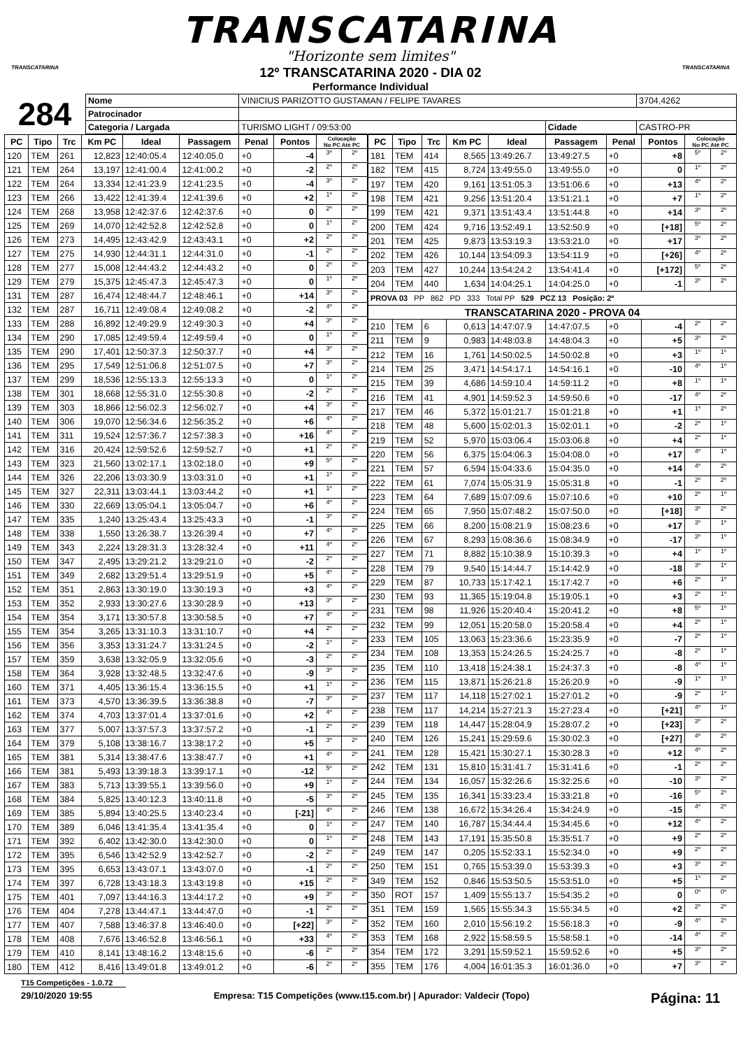TRANSCATARINA
"Horizonte sem limites"
TRANSCATARINA TRANSCATARINA
12º TRANSCATARINA 2020 - DIA 02
Performance Individual
| 284 | Nome | VINICIUS PARIZOTTO GUSTAMAN / FELIPE TAVARES | | | | 3704,4262 |
| | Patrocinador | | | | | |
| | Categoria / Largada | | TURISMO LIGHT / 09:53:00 | Cidade | CASTRO-PR | |
| PC | Tipo | Trc | Km PC | Ideal | Passagem | Penal | Pontos | Colocação No PC Até PC | |
| --- | --- | --- | --- | --- | --- | --- | --- | --- | --- |
| 120 | TEM | 261 | 12,823 | 12:40:05.4 | 12:40:05.0 | +0 | -4 | 3º | 2º |
| 121 | TEM | 264 | 13,197 | 12:41:00.4 | 12:41:00.2 | +0 | -2 | 2º | 2º |
| 122 | TEM | 264 | 13,334 | 12:41:23.9 | 12:41:23.5 | +0 | -4 | 3º | 2º |
| 123 | TEM | 266 | 13,422 | 12:41:39.4 | 12:41:39.6 | +0 | +2 | 1º | 2º |
| 124 | TEM | 268 | 13,958 | 12:42:37.6 | 12:42:37.6 | +0 | 0 | 2º | 2º |
| 125 | TEM | 269 | 14,070 | 12:42:52.8 | 12:42:52.8 | +0 | 0 | 1º | 2º |
| 126 | TEM | 273 | 14,495 | 12:43:42.9 | 12:43:43.1 | +0 | +2 | 2º | 2º |
| 127 | TEM | 275 | 14,930 | 12:44:31.1 | 12:44:31.0 | +0 | -1 | 2º | 2º |
| 128 | TEM | 277 | 15,008 | 12:44:43.2 | 12:44:43.2 | +0 | 0 | 2º | 2º |
| 129 | TEM | 279 | 15,375 | 12:45:47.3 | 12:45:47.3 | +0 | 0 | 1º | 2º |
| 131 | TEM | 287 | 16,474 | 12:48:44.7 | 12:48:46.1 | +0 | +14 | 3º | 2º |
| 132 | TEM | 287 | 16,711 | 12:49:08.4 | 12:49:08.2 | +0 | -2 | 4º | 2º |
| 133 | TEM | 288 | 16,892 | 12:49:29.9 | 12:49:30.3 | +0 | +4 | 3º | 2º |
| 134 | TEM | 290 | 17,085 | 12:49:59.4 | 12:49:59.4 | +0 | 0 | 1º | 2º |
| 135 | TEM | 290 | 17,401 | 12:50:37.3 | 12:50:37.7 | +0 | +4 | 3º | 2º |
| 136 | TEM | 295 | 17,549 | 12:51:06.8 | 12:51:07.5 | +0 | +7 | 3º | 2º |
| 137 | TEM | 299 | 18,536 | 12:55:13.3 | 12:55:13.3 | +0 | 0 | 1º | 2º |
| 138 | TEM | 301 | 18,668 | 12:55:31.0 | 12:55:30.8 | +0 | -2 | 2º | 2º |
| 139 | TEM | 303 | 18,866 | 12:56:02.3 | 12:56:02.7 | +0 | +4 | 3º | 2º |
| 140 | TEM | 306 | 19,070 | 12:56:34.6 | 12:56:35.2 | +0 | +6 | 4º | 2º |
| 141 | TEM | 311 | 19,524 | 12:57:36.7 | 12:57:38.3 | +0 | +16 | 4º | 2º |
| 142 | TEM | 316 | 20,424 | 12:59:52.6 | 12:59:52.7 | +0 | +1 | 2º | 2º |
| 143 | TEM | 323 | 21,560 | 13:02:17.1 | 13:02:18.0 | +0 | +9 | 5º | 2º |
| 144 | TEM | 326 | 22,206 | 13:03:30.9 | 13:03:31.0 | +0 | +1 | 1º | 2º |
| 145 | TEM | 327 | 22,311 | 13:03:44.1 | 13:03:44.2 | +0 | +1 | 1º | 2º |
| 146 | TEM | 330 | 22,669 | 13:05:04.1 | 13:05:04.7 | +0 | +6 | 4º | 2º |
| 147 | TEM | 335 | 1,240 | 13:25:43.4 | 13:25:43.3 | +0 | -1 | 3º | 2º |
| 148 | TEM | 338 | 1,550 | 13:26:38.7 | 13:26:39.4 | +0 | +7 | 4º | 2º |
| 149 | TEM | 343 | 2,224 | 13:28:31.3 | 13:28:32.4 | +0 | +11 | 4º | 2º |
| 150 | TEM | 347 | 2,495 | 13:29:21.2 | 13:29:21.0 | +0 | -2 | 2º | 2º |
| 151 | TEM | 349 | 2,682 | 13:29:51.4 | 13:29:51.9 | +0 | +5 | 4º | 2º |
| 152 | TEM | 351 | 2,863 | 13:30:19.0 | 13:30:19.3 | +0 | +3 | 4º | 2º |
| 153 | TEM | 352 | 2,933 | 13:30:27.6 | 13:30:28.9 | +0 | +13 | 3º | 2º |
| 154 | TEM | 354 | 3,171 | 13:30:57.8 | 13:30:58.5 | +0 | +7 | 4º | 2º |
| 155 | TEM | 354 | 3,265 | 13:31:10.3 | 13:31:10.7 | +0 | +4 | 2º | 2º |
| 156 | TEM | 356 | 3,353 | 13:31:24.7 | 13:31:24.5 | +0 | -2 | 1º | 2º |
| 157 | TEM | 359 | 3,638 | 13:32:05.9 | 13:32:05.6 | +0 | -3 | 2º | 2º |
| 158 | TEM | 364 | 3,928 | 13:32:48.5 | 13:32:47.6 | +0 | -9 | 3º | 2º |
| 160 | TEM | 371 | 4,405 | 13:36:15.4 | 13:36:15.5 | +0 | +1 | 1º | 2º |
| 161 | TEM | 373 | 4,570 | 13:36:39.5 | 13:36:38.8 | +0 | -7 | 3º | 2º |
| 162 | TEM | 374 | 4,703 | 13:37:01.4 | 13:37:01.6 | +0 | +2 | 4º | 2º |
| 163 | TEM | 377 | 5,007 | 13:37:57.3 | 13:37:57.2 | +0 | -1 | 2º | 2º |
| 164 | TEM | 379 | 5,108 | 13:38:16.7 | 13:38:17.2 | +0 | +5 | 3º | 2º |
| 165 | TEM | 381 | 5,314 | 13:38:47.6 | 13:38:47.7 | +0 | +1 | 4º | 2º |
| 166 | TEM | 381 | 5,493 | 13:39:18.3 | 13:39:17.1 | +0 | -12 | 5º | 2º |
| 167 | TEM | 383 | 5,713 | 13:39:55.1 | 13:39:56.0 | +0 | +9 | 1º | 2º |
| 168 | TEM | 384 | 5,825 | 13:40:12.3 | 13:40:11.8 | +0 | -5 | 3º | 2º |
| 169 | TEM | 385 | 5,894 | 13:40:25.5 | 13:40:23.4 | +0 | [-21] | 4º | 2º |
| 170 | TEM | 389 | 6,046 | 13:41:35.4 | 13:41:35.4 | +0 | 0 | 1º | 2º |
| 171 | TEM | 392 | 6,402 | 13:42:30.0 | 13:42:30.0 | +0 | 0 | 1º | 2º |
| 172 | TEM | 395 | 6,546 | 13:42:52.9 | 13:42:52.7 | +0 | -2 | 2º | 2º |
| 173 | TEM | 395 | 6,653 | 13:43:07.1 | 13:43:07.0 | +0 | -1 | 2º | 2º |
| 174 | TEM | 397 | 6,728 | 13:43:18.3 | 13:43:19.8 | +0 | +15 | 2º | 2º |
| 175 | TEM | 401 | 7,097 | 13:44:16.3 | 13:44:17.2 | +0 | +9 | 3º | 2º |
| 176 | TEM | 404 | 7,278 | 13:44:47.1 | 13:44:47.0 | +0 | -1 | 2º | 2º |
| 177 | TEM | 407 | 7,588 | 13:46:37.8 | 13:46:40.0 | +0 | [+22] | 3º | 2º |
| 178 | TEM | 408 | 7,676 | 13:46:52.8 | 13:46:56.1 | +0 | +33 | 4º | 2º |
| 179 | TEM | 410 | 8,141 | 13:48:16.2 | 13:48:15.6 | +0 | -6 | 2º | 2º |
| 180 | TEM | 412 | 8,416 | 13:49:01.8 | 13:49:01.2 | +0 | -6 | 2º | 2º |
| PC | Tipo | Trc | Km PC | Ideal | Passagem | Penal | Pontos | Colocação No PC Até PC | |
| --- | --- | --- | --- | --- | --- | --- | --- | --- | --- |
| 181 | TEM | 414 | 8,565 | 13:49:26.7 | 13:49:27.5 | +0 | +8 | 5º | 2º |
| 182 | TEM | 415 | 8,724 | 13:49:55.0 | 13:49:55.0 | +0 | 0 | 1º | 2º |
| 197 | TEM | 420 | 9,161 | 13:51:05.3 | 13:51:06.6 | +0 | +13 | 4º | 2º |
| 198 | TEM | 421 | 9,256 | 13:51:20.4 | 13:51:21.1 | +0 | +7 | 1º | 2º |
| 199 | TEM | 421 | 9,371 | 13:51:43.4 | 13:51:44.8 | +0 | +14 | 3º | 2º |
| 200 | TEM | 424 | 9,716 | 13:52:49.1 | 13:52:50.9 | +0 | [+18] | 5º | 2º |
| 201 | TEM | 425 | 9,873 | 13:53:19.3 | 13:53:21.0 | +0 | +17 | 3º | 2º |
| 202 | TEM | 426 | 10,144 | 13:54:09.3 | 13:54:11.9 | +0 | [+26] | 4º | 2º |
| 203 | TEM | 427 | 10,244 | 13:54:24.2 | 13:54:41.4 | +0 | [+172] | 5º | 2º |
| 204 | TEM | 440 | 1,634 | 14:04:25.1 | 14:04:25.0 | +0 | -1 | 3º | 2º |
| PROVA 03 PP 862 PD 333 Total PP 529 PCZ 13 Posição: 2º | | | | | | | | | |
| TRANSCATARINA 2020 - PROVA 04 | | | | | | | | | |
| 210 | TEM | 6 | 0,613 | 14:47:07.9 | 14:47:07.5 | +0 | -4 | 2º | 2º |
| 211 | TEM | 9 | 0,983 | 14:48:03.8 | 14:48:04.3 | +0 | +5 | 3º | 2º |
| 212 | TEM | 16 | 1,761 | 14:50:02.5 | 14:50:02.8 | +0 | +3 | 1º | 1º |
| 214 | TEM | 25 | 3,471 | 14:54:17.1 | 14:54:16.1 | +0 | -10 | 4º | 1º |
| 215 | TEM | 39 | 4,686 | 14:59:10.4 | 14:59:11.2 | +0 | +8 | 1º | 1º |
| 216 | TEM | 41 | 4,901 | 14:59:52.3 | 14:59:50.6 | +0 | -17 | 4º | 2º |
| 217 | TEM | 46 | 5,372 | 15:01:21.7 | 15:01:21.8 | +0 | +1 | 1º | 2º |
| 218 | TEM | 48 | 5,600 | 15:02:01.3 | 15:02:01.1 | +0 | -2 | 2º | 1º |
| 219 | TEM | 52 | 5,970 | 15:03:06.4 | 15:03:06.8 | +0 | +4 | 2º | 1º |
| 220 | TEM | 56 | 6,375 | 15:04:06.3 | 15:04:08.0 | +0 | +17 | 4º | 1º |
| 221 | TEM | 57 | 6,594 | 15:04:33.6 | 15:04:35.0 | +0 | +14 | 4º | 2º |
| 222 | TEM | 61 | 7,074 | 15:05:31.9 | 15:05:31.8 | +0 | -1 | 2º | 2º |
| 223 | TEM | 64 | 7,689 | 15:07:09.6 | 15:07:10.6 | +0 | +10 | 2º | 1º |
| 224 | TEM | 65 | 7,950 | 15:07:48.2 | 15:07:50.0 | +0 | [+18] | 3º | 2º |
| 225 | TEM | 66 | 8,200 | 15:08:21.9 | 15:08:23.6 | +0 | +17 | 3º | 1º |
| 226 | TEM | 67 | 8,293 | 15:08:36.6 | 15:08:34.9 | +0 | -17 | 3º | 1º |
| 227 | TEM | 71 | 8,882 | 15:10:38.9 | 15:10:39.3 | +0 | +4 | 1º | 1º |
| 228 | TEM | 79 | 9,540 | 15:14:44.7 | 15:14:42.9 | +0 | -18 | 3º | 1º |
| 229 | TEM | 87 | 10,733 | 15:17:42.1 | 15:17:42.7 | +0 | +6 | 2º | 1º |
| 230 | TEM | 93 | 11,365 | 15:19:04.8 | 15:19:05.1 | +0 | +3 | 2º | 1º |
| 231 | TEM | 98 | 11,926 | 15:20:40.4 | 15:20:41.2 | +0 | +8 | 5º | 1º |
| 232 | TEM | 99 | 12,051 | 15:20:58.0 | 15:20:58.4 | +0 | +4 | 2º | 1º |
| 233 | TEM | 105 | 13,063 | 15:23:36.6 | 15:23:35.9 | +0 | -7 | 2º | 1º |
| 234 | TEM | 108 | 13,353 | 15:24:26.5 | 15:24:25.7 | +0 | -8 | 2º | 1º |
| 235 | TEM | 110 | 13,418 | 15:24:38.1 | 15:24:37.3 | +0 | -8 | 4º | 1º |
| 236 | TEM | 115 | 13,871 | 15:26:21.8 | 15:26:20.9 | +0 | -9 | 1º | 1º |
| 237 | TEM | 117 | 14,118 | 15:27:02.1 | 15:27:01.2 | +0 | -9 | 2º | 1º |
| 238 | TEM | 117 | 14,214 | 15:27:21.3 | 15:27:23.4 | +0 | [+21] | 4º | 1º |
| 239 | TEM | 118 | 14,447 | 15:28:04.9 | 15:28:07.2 | +0 | [+23] | 3º | 2º |
| 240 | TEM | 126 | 15,241 | 15:29:59.6 | 15:30:02.3 | +0 | [+27] | 4º | 2º |
| 241 | TEM | 128 | 15,421 | 15:30:27.1 | 15:30:28.3 | +0 | +12 | 4º | 2º |
| 242 | TEM | 131 | 15,810 | 15:31:41.7 | 15:31:41.6 | +0 | -1 | 2º | 2º |
| 244 | TEM | 134 | 16,057 | 15:32:26.6 | 15:32:25.6 | +0 | -10 | 3º | 2º |
| 245 | TEM | 135 | 16,341 | 15:33:23.4 | 15:33:21.8 | +0 | -16 | 5º | 2º |
| 246 | TEM | 138 | 16,672 | 15:34:26.4 | 15:34:24.9 | +0 | -15 | 4º | 2º |
| 247 | TEM | 140 | 16,787 | 15:34:44.4 | 15:34:45.6 | +0 | +12 | 4º | 2º |
| 248 | TEM | 143 | 17,191 | 15:35:50.8 | 15:35:51.7 | +0 | +9 | 2º | 2º |
| 249 | TEM | 147 | 0,205 | 15:52:33.1 | 15:52:34.0 | +0 | +9 | 2º | 2º |
| 250 | TEM | 151 | 0,765 | 15:53:39.0 | 15:53:39.3 | +0 | +3 | 3º | 2º |
| 349 | TEM | 152 | 0,846 | 15:53:50.5 | 15:53:51.0 | +0 | +5 | 1º | 2º |
| 350 | ROT | 157 | 1,409 | 15:55:13.7 | 15:54:35.2 | +0 | 0 | 0º | 0º |
| 351 | TEM | 159 | 1,565 | 15:55:34.3 | 15:55:34.5 | +0 | +2 | 2º | 2º |
| 352 | TEM | 160 | 2,010 | 15:56:19.2 | 15:56:18.3 | +0 | -9 | 4º | 2º |
| 353 | TEM | 168 | 2,922 | 15:58:59.5 | 15:58:58.1 | +0 | -14 | 4º | 2º |
| 354 | TEM | 172 | 3,291 | 15:59:52.1 | 15:59:52.6 | +0 | +5 | 3º | 2º |
| 355 | TEM | 176 | 4,004 | 16:01:35.3 | 16:01:36.0 | +0 | +7 | 3º | 2º |
T15 Competições - 1.0.72
29/10/2020 19:55 Empresa: T15 Competições (www.t15.com.br) | Apurador: Valdecir (Topo) Página: 11